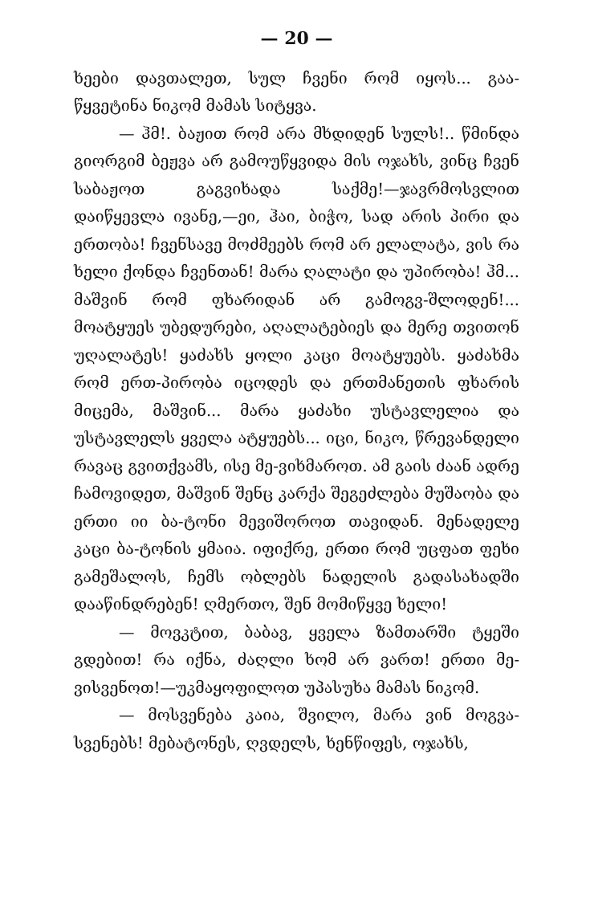— 20 —
ხეები დავთალეთ, სულ ჩვენი რომ იყოს... გაა-წყვეტინა ნიკომ მამას სიტყვა.
— ჰმ!. ბაჟით რომ არა მხდიდენ სულს!.. წმინდა გიორგიმ ბეჟვა არ გამოუწყვიდა მის ოჯახს, ვინც ჩვენ საბაჟოთ გაგვიხადა საქმე!—ჯავრმოსვლით დაიწყევლა ივანე,—ეი, ჰაი, ბიჭო, სად არის პირი და ერთობა! ჩვენსავე მოძმეებს რომ არ ელალატა, ვის რა ხელი ქონდა ჩვენთან! მარა ღალატი და უპირობა! ჰმ... მაშვინ რომ ფხარიდან არ გამოგვ-შლოდენ!... მოატყუეს უბედურები, აღალატებიეს და მერე თვითონ უღალატეს! ყაძახს ყოლი კაცი მოატყუებს. ყაძახმა რომ ერთ-პირობა იცოდეს და ერთმანეთის ფხარის მიცემა, მაშვინ... მარა ყაძახი უსტავლელია და უსტავლელს ყველა ატყუებს... იცი, ნიკო, წრევანდელი რავაც გვითქვამს, ისე მე-ვიხმაროთ. ამ გაის ძაან ადრე ჩამოვიდეთ, მაშვინ შენც კარქა შეგეძლება მუშაობა და ერთი იი ბა-ტონი მევიშოროთ თავიდან. მენადელე კაცი ბა-ტონის ყმაია. იფიქრე, ერთი რომ უცფათ ფეხი გამეშალოს, ჩემს ობლებს ნადელის გადასახადში დააწინდრებენ! ღმერთო, შენ მომიწყვე ხელი!
— მოვკტით, ბაბავ, ყველა ზამთარში ტყეში გდებით! რა იქნა, ძაღლი ხომ არ ვართ! ერთი მე-ვისვენოთ!—უკმაყოფილოთ უპასუხა მამას ნიკომ.
— მოსვენება კაია, შვილო, მარა ვინ მოგვა-სვენებს! მებატონეს, ღვდელს, ხენწიფეს, ოჯახს,